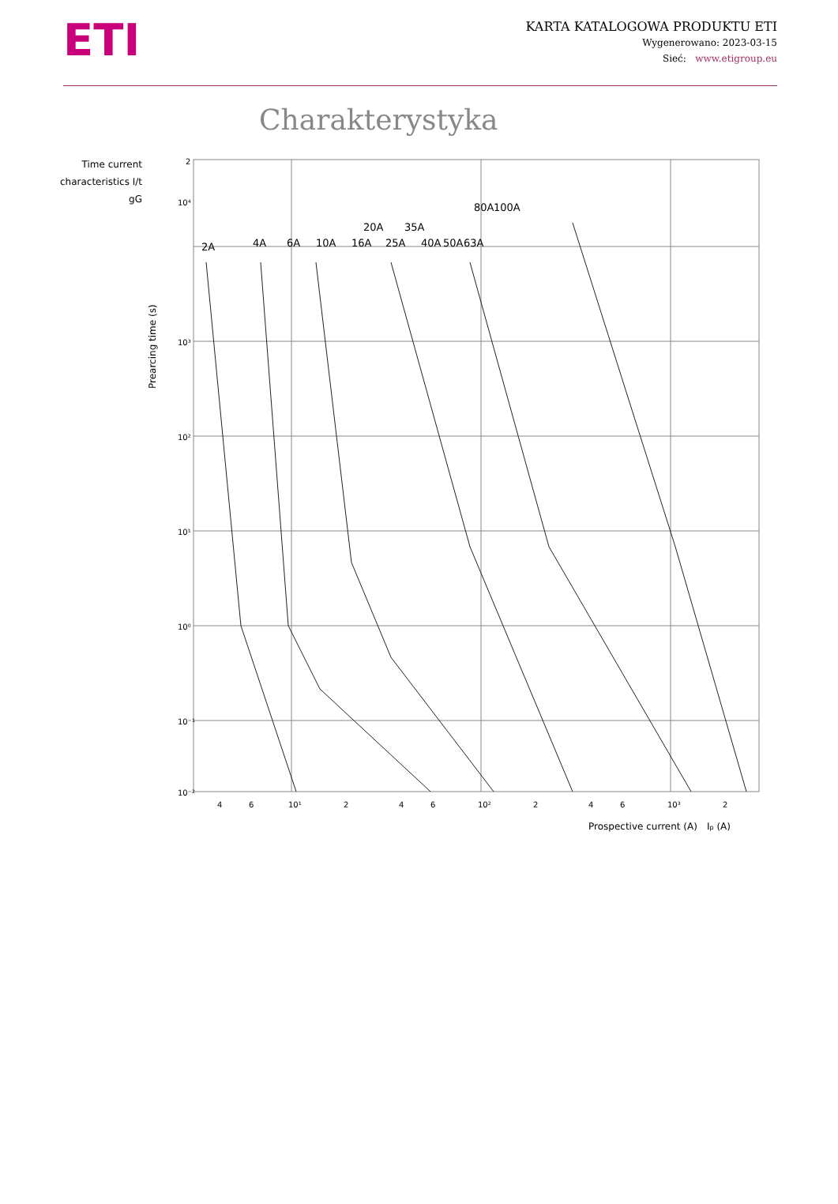ETI
KARTA KATALOGOWA PRODUKTU ETI
Wygenerowano: 2023-03-15
Sieć: www.etigroup.eu
Charakterystyka
Time current
characteristics I/t
gG
Prearcing time (s)
2A
4A
6A
10A
16A
20A
25A
35A
40A
50A
63A
80A
100A
2
10⁴
10³
10²
10¹
10⁰
10⁻¹
10⁻²
4
6
10¹
2
4
6
10²
2
4
6
10³
2
Prospective current (A)
Ip (A)